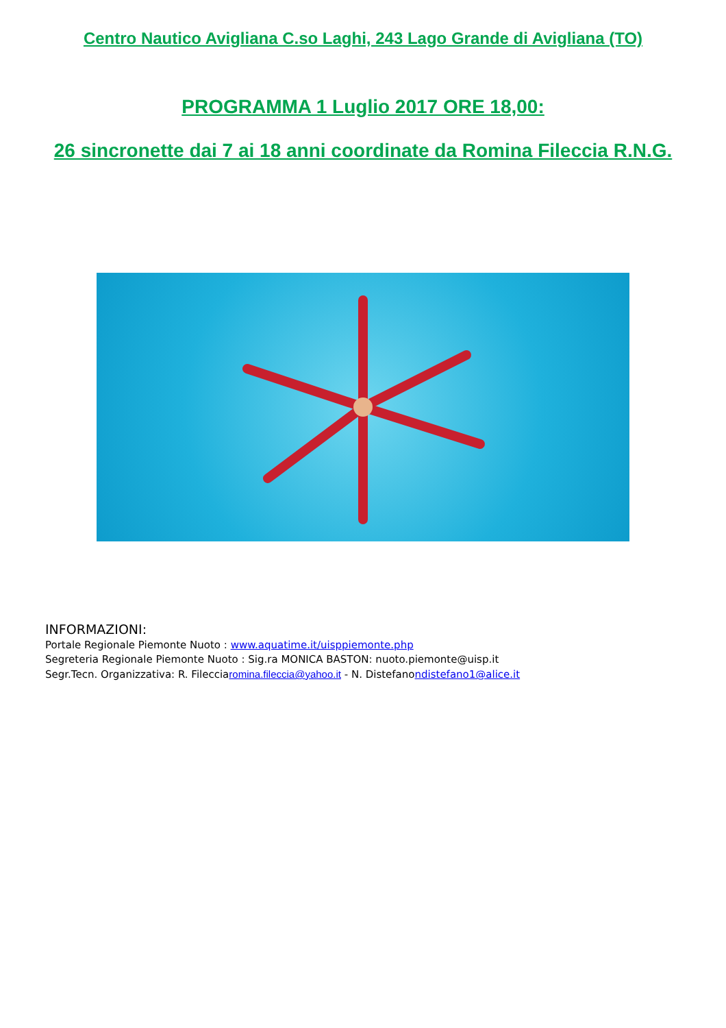Centro Nautico Avigliana C.so Laghi, 243 Lago Grande di Avigliana (TO)
PROGRAMMA 1 Luglio 2017 ORE 18,00:
26 sincronette dai 7 ai 18 anni coordinate da Romina Fileccia R.N.G.
INFORMAZIONI:
Portale Regionale Piemonte Nuoto : www.aquatime.it/uisppiemonte.php
Segreteria Regionale Piemonte Nuoto : Sig.ra MONICA BASTON: nuoto.piemonte@uisp.it
Segr.Tecn. Organizzativa: R. Filecciaromina.fileccia@yahoo.it - N. Distefanondistefano1@alice.it